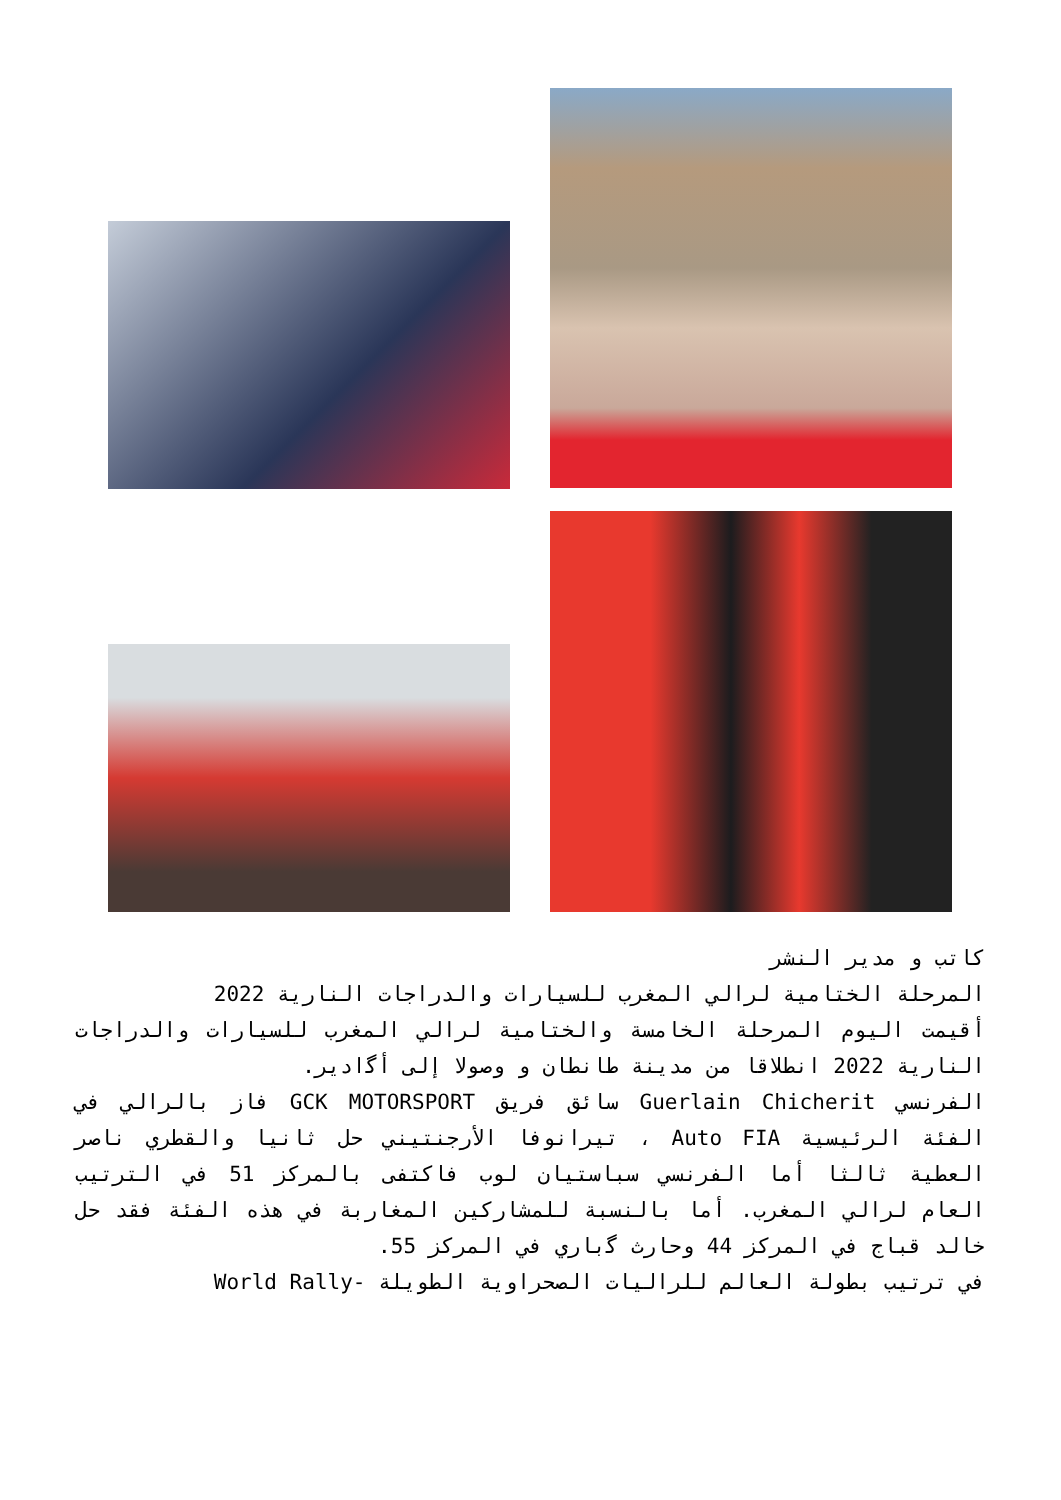كاتب و مدير النشر
المرحلة الختامية لرالي المغرب للسيارات والدراجات النارية 2022
أقيمت اليوم المرحلة الخامسة والختامية لرالي المغرب للسيارات والدراجات النارية 2022 انطلاقا من مدينة طانطان و وصولا إلى أﮔادير.
الفرنسي Guerlain Chicherit سائق فريق GCK MOTORSPORT فاز بالرالي في الفئة الرئيسية Auto FIA ، تيرانوفا الأرجنتيني حل ثانيا والقطري ناصر العطية ثالثا أما الفرنسي سباستيان لوب فاكتفى بالمركز 51 في الترتيب العام لرالي المغرب. أما بالنسبة للمشاركين المغاربة في هذه الفئة فقد حل خالد قباج في المركز 44 وحارث ﮔباري في المركز 55.
في ترتيب بطولة العالم للراليات الصحراوية الطويلة -World Rally